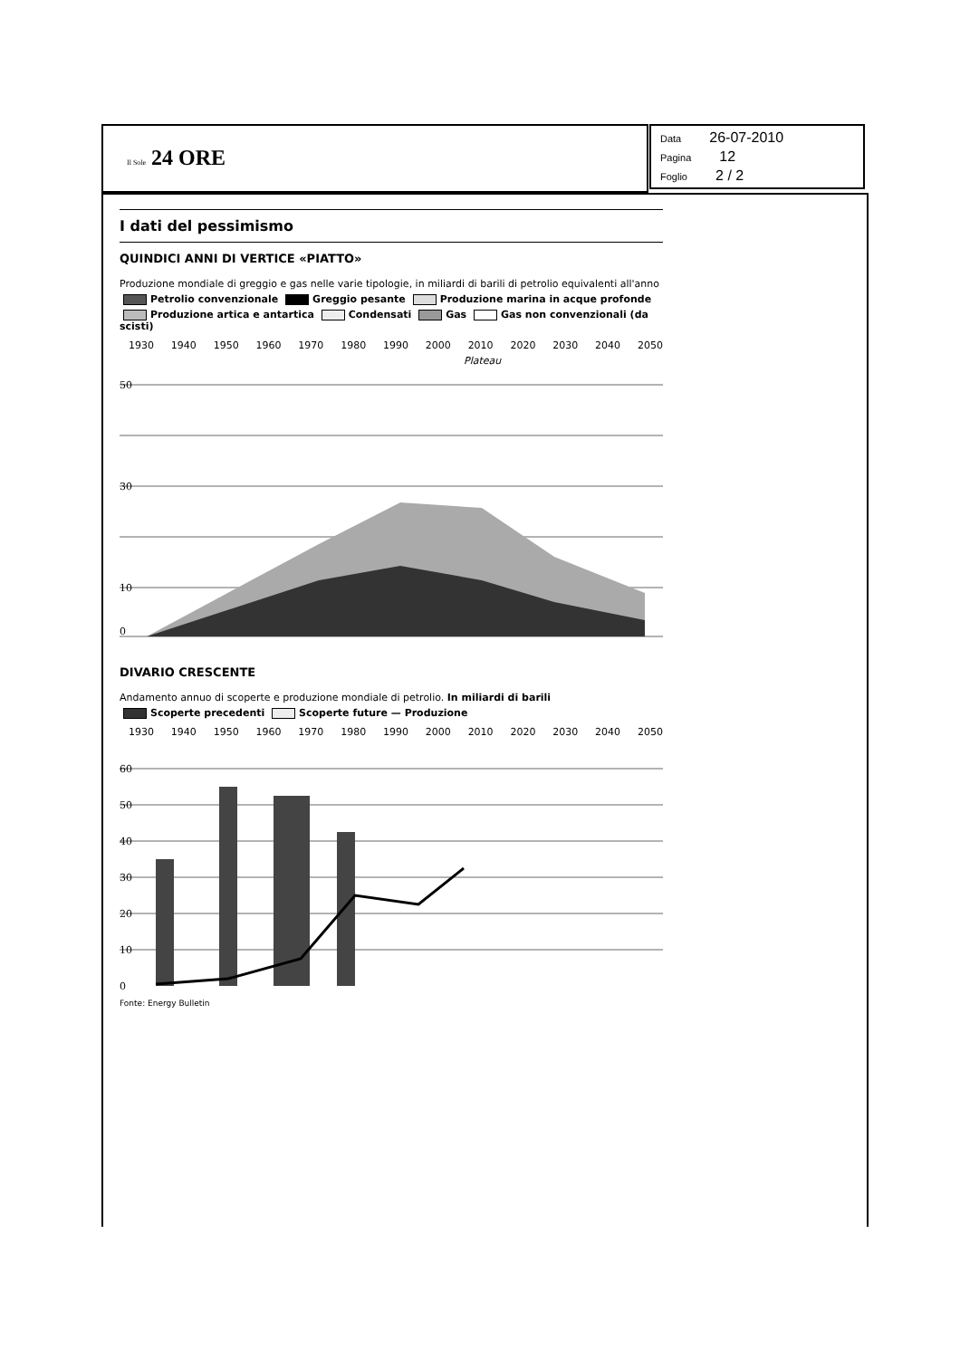Il Sole 24 ORE
Data 26-07-2010
Pagina 12
Foglio 2 / 2
I dati del pessimismo
QUINDICI ANNI DI VERTICE «PIATTO»
Produzione mondiale di greggio e gas nelle varie tipologie, in miliardi di barili di petrolio equivalenti all'anno
Petrolio convenzionale Greggio pesante Produzione marina in acque profonde
Produzione artica e antartica Condensati Gas Gas non convenzionali (da scisti)
1930 1940 1950 1960 1970 1980 1990 2000 2010 2020 2030 2040 2050
Plateau
50
30
10
0
DIVARIO CRESCENTE
Andamento annuo di scoperte e produzione mondiale di petrolio. In miliardi di barili
Scoperte precedenti Scoperte future — Produzione
1930 1940 1950 1960 1970 1980 1990 2000 2010 2020 2030 2040 2050
60
50
40
30
20
10
0
Fonte: Energy Bulletin